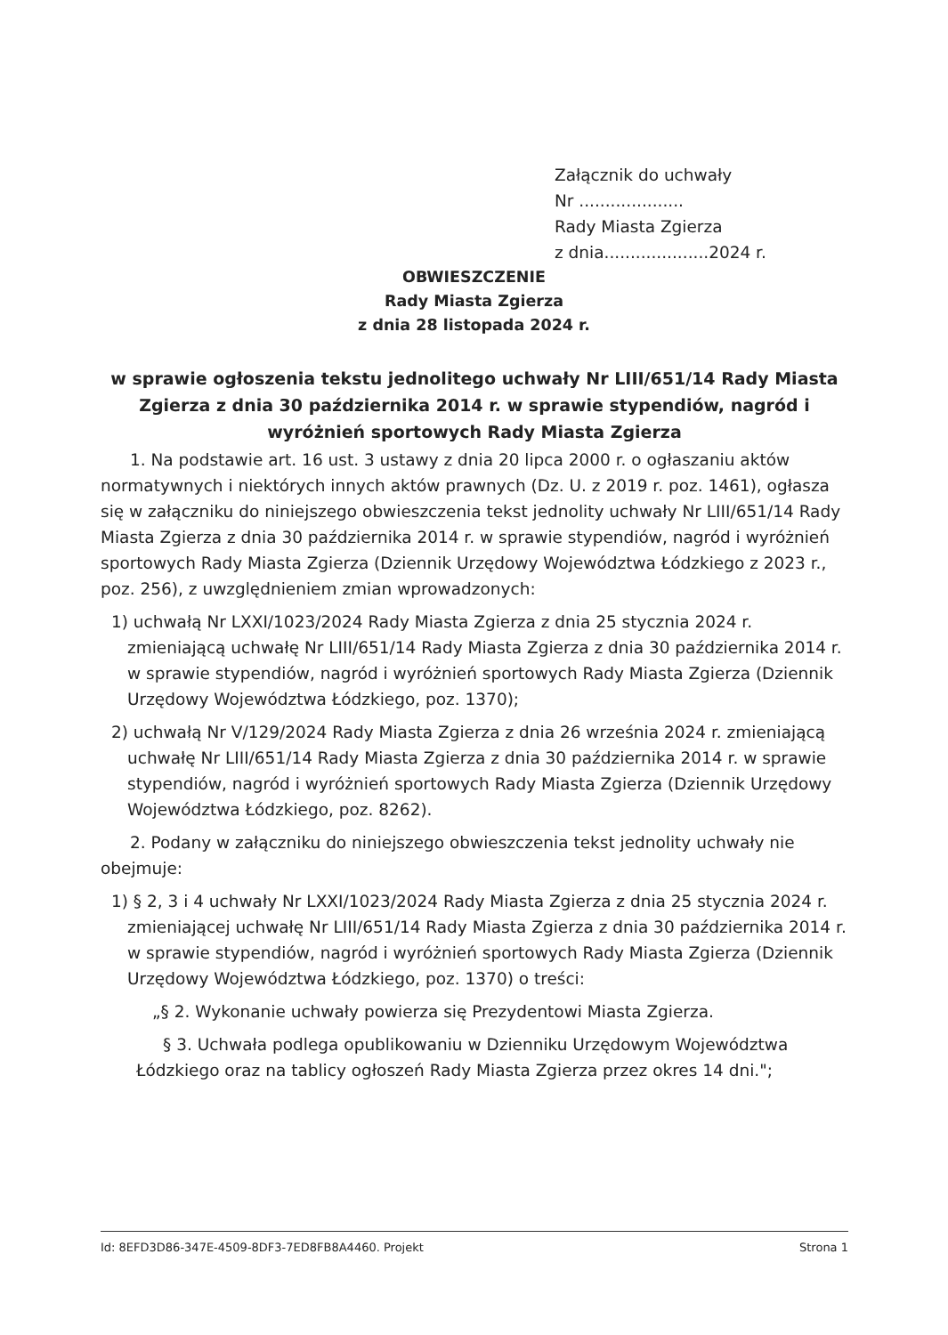Załącznik do uchwały
Nr ....................
Rady Miasta Zgierza
z dnia....................2024 r.
OBWIESZCZENIE
Rady Miasta Zgierza
z dnia 28 listopada 2024 r.
w sprawie ogłoszenia tekstu jednolitego uchwały Nr LIII/651/14 Rady Miasta Zgierza z dnia 30 października 2014 r. w sprawie stypendiów, nagród i wyróżnień sportowych Rady Miasta Zgierza
1. Na podstawie art. 16 ust. 3 ustawy z dnia 20 lipca 2000 r. o ogłaszaniu aktów normatywnych i niektórych innych aktów prawnych (Dz. U. z 2019 r. poz. 1461), ogłasza się w załączniku do niniejszego obwieszczenia tekst jednolity uchwały Nr LIII/651/14 Rady Miasta Zgierza z dnia 30 października 2014 r. w sprawie stypendiów, nagród i wyróżnień sportowych Rady Miasta Zgierza (Dziennik Urzędowy Województwa Łódzkiego z 2023 r., poz. 256), z uwzględnieniem zmian wprowadzonych:
1) uchwałą Nr LXXI/1023/2024 Rady Miasta Zgierza z dnia 25 stycznia 2024 r. zmieniającą uchwałę Nr LIII/651/14 Rady Miasta Zgierza z dnia 30 października 2014 r. w sprawie stypendiów, nagród i wyróżnień sportowych Rady Miasta Zgierza (Dziennik Urzędowy Województwa Łódzkiego, poz. 1370);
2) uchwałą Nr V/129/2024 Rady Miasta Zgierza z dnia 26 września 2024 r. zmieniającą uchwałę Nr LIII/651/14 Rady Miasta Zgierza z dnia 30 października 2014 r. w sprawie stypendiów, nagród i wyróżnień sportowych Rady Miasta Zgierza (Dziennik Urzędowy Województwa Łódzkiego, poz. 8262).
2. Podany w załączniku do niniejszego obwieszczenia tekst jednolity uchwały nie obejmuje:
1) § 2, 3 i 4 uchwały Nr LXXI/1023/2024 Rady Miasta Zgierza z dnia 25 stycznia 2024 r. zmieniającej uchwałę Nr LIII/651/14 Rady Miasta Zgierza z dnia 30 października 2014 r. w sprawie stypendiów, nagród i wyróżnień sportowych Rady Miasta Zgierza (Dziennik Urzędowy Województwa Łódzkiego, poz. 1370) o treści:
„§ 2. Wykonanie uchwały powierza się Prezydentowi Miasta Zgierza.
§ 3. Uchwała podlega opublikowaniu w Dzienniku Urzędowym Województwa Łódzkiego oraz na tablicy ogłoszeń Rady Miasta Zgierza przez okres 14 dni.";
Id: 8EFD3D86-347E-4509-8DF3-7ED8FB8A4460. Projekt Strona 1